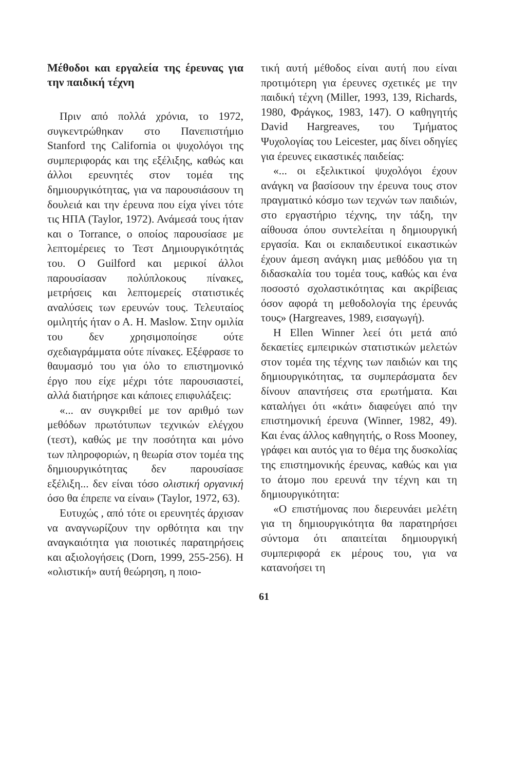Μέθοδοι και εργαλεία της έρευνας για την παιδική τέχνη
Πριν από πολλά χρόνια, το 1972, συγκεντρώθηκαν στο Πανεπιστήμιο Stanford της California οι ψυχολόγοι της συμπεριφοράς και της εξέλιξης, καθώς και άλλοι ερευνητές στον τομέα της δημιουργικότητας, για να παρουσιάσουν τη δουλειά και την έρευνα που είχα γίνει τότε τις ΗΠΑ (Taylor, 1972). Ανάμεσά τους ήταν και ο Torrance, ο οποίος παρουσίασε με λεπτομέρειες το Τεστ Δημιουργικότητάς του. Ο Guilford και μερικοί άλλοι παρουσίασαν πολύπλοκους πίνακες, μετρήσεις και λεπτομερείς στατιστικές αναλύσεις των ερευνών τους. Τελευταίος ομιλητής ήταν ο Α. Η. Maslow. Στην ομιλία του δεν χρησιμοποίησε ούτε σχεδιαγράμματα ούτε πίνακες. Εξέφρασε το θαυμασμό του για όλο το επιστημονικό έργο που είχε μέχρι τότε παρουσιαστεί, αλλά διατήρησε και κάποιες επιφυλάξεις:
«... αν συγκριθεί με τον αριθμό των μεθόδων πρωτότυπων τεχνικών ελέγχου (τεστ), καθώς με την ποσότητα και μόνο των πληροφοριών, η θεωρία στον τομέα της δημιουργικότητας δεν παρουσίασε εξέλιξη... δεν είναι τόσο ολιστική οργανική όσο θα έπρεπε να είναι» (Taylor, 1972, 63).
Ευτυχώς , από τότε οι ερευνητές άρχισαν να αναγνωρίζουν την ορθότητα και την αναγκαιότητα για ποιοτικές παρατηρήσεις και αξιολογήσεις (Dorn, 1999, 255-256). Η «ολιστική» αυτή θεώρηση, η ποιο-
τική αυτή μέθοδος είναι αυτή που είναι προτιμότερη για έρευνες σχετικές με την παιδική τέχνη (Miller, 1993, 139, Richards, 1980, Φράγκος, 1983, 147). Ο καθηγητής David Hargreaves, του Τμήματος Ψυχολογίας του Leicester, μας δίνει οδηγίες για έρευνες εικαστικές παιδείας:
«... οι εξελικτικοί ψυχολόγοι έχουν ανάγκη να βασίσουν την έρευνα τους στον πραγματικό κόσμο των τεχνών των παιδιών, στο εργαστήριο τέχνης, την τάξη, την αίθουσα όπου συντελείται η δημιουργική εργασία. Και οι εκπαιδευτικοί εικαστικών έχουν άμεση ανάγκη μιας μεθόδου για τη διδασκαλία του τομέα τους, καθώς και ένα ποσοστό σχολαστικότητας και ακρίβειας όσον αφορά τη μεθοδολογία της έρευνάς τους» (Hargreaves, 1989, εισαγωγή).
Η Ellen Winner λεεί ότι μετά από δεκαετίες εμπειρικών στατιστικών μελετών στον τομέα της τέχνης των παιδιών και της δημιουργικότητας, τα συμπεράσματα δεν δίνουν απαντήσεις στα ερωτήματα. Και καταλήγει ότι «κάτι» διαφεύγει από την επιστημονική έρευνα (Winner, 1982, 49). Και ένας άλλος καθηγητής, ο Ross Mooney, γράφει και αυτός για το θέμα της δυσκολίας της επιστημονικής έρευνας, καθώς και για το άτομο που ερευνά την τέχνη και τη δημιουργικότητα:
«Ο επιστήμονας που διερευνάει μελέτη για τη δημιουργικότητα θα παρατηρήσει σύντομα ότι απαιτείται δημιουργική συμπεριφορά εκ μέρους του, για να κατανοήσει τη
61